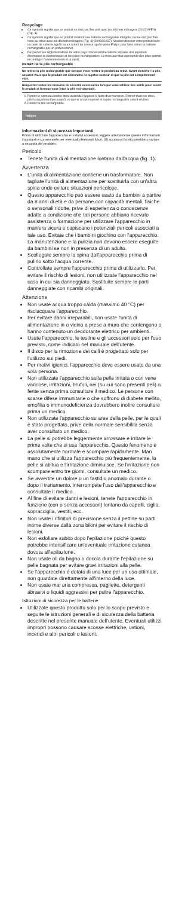Recyclage
Ce symbole signifie que ce produit ne doit pas être jeté avec les déchets ménagers (2012/19/EU) (Fig. 3).
Ce symbole signifie que ce produit contient une batterie rechargeable intégrée, qui ne doit pas être mise au rebut avec les déchets ménagers (Fig. 4) (2006/66/CE). Veuillez déposer votre produit dans un point de collecte agréé ou un centre de service après-vente Philips pour faire retirer la batterie rechargeable par un professionnel.
Respectez les réglementations de votre pays concernant la collecte séparée des appareils électriques et électroniques et des piles rechargeables. La mise au rebut appropriée des piles permet de protéger l'environnement et la santé.
Retrait de la pile rechargeable
Ne retirez la pile rechargeable que lorsque vous mettez le produit au rebut. Avant d'enlever la pile, assurez-vous que le produit est débranché de la prise secteur et que la pile est complètement vide.
Respectez toutes les mesures de sécurité nécessaires lorsque vous utilisez des outils pour ouvrir le produit et lorsque vous jetez la pile rechargeable.
1. Retirez le panneau arrière et/ou avant de l'appareil à l'aide d'un tournevis. Retirez toute vis et/ou pièce supplémentaire jusqu'à ce que le circuit imprimé et la pile rechargeable soient visibles.
2. Retirez la pile rechargeable.
Italiano
Informazioni di sicurezza importanti
Prima di utilizzare l'apparecchio e i relativi accessori, leggete attentamente queste informazioni importanti e conservatele per eventuali riferimenti futuri. Gli accessori forniti potrebbero variare a seconda del prodotto.
Pericolo
Tenete l'unità di alimentazione lontano dall'acqua (fig. 1).
Avvertenza
L'unità di alimentazione contiene un trasformatore. Non tagliate l'unità di alimentazione per sostituirla con un'altra spina onde evitare situazioni pericolose.
Questo apparecchio può essere usato da bambini a partire da 8 anni di età e da persone con capacità mentali, fisiche o sensoriali ridotte, prive di esperienza o conoscenze adatte a condizione che tali persone abbiano ricevuto assistenza o formazione per utilizzare l'apparecchio in maniera sicura e capiscano i potenziali pericoli associati a tale uso. Evitate che i bambini giochino con l'apparecchio. La manutenzione e la pulizia non devono essere eseguite da bambini se non in presenza di un adulto.
Scollegate sempre la spina dall'apparecchio prima di pulirlo sotto l'acqua corrente.
Controllate sempre l'apparecchio prima di utilizzarlo. Per evitare il rischio di lesioni, non utilizzate l'apparecchio nel caso in cui sia danneggiato. Sostituite sempre le parti danneggiate con ricambi originali.
Attenzione
Non usate acqua troppo calda (massimo 40 °C) per risciacquare l'apparecchio.
Per evitare danni irreparabili, non usate l'unità di alimentazione in o vicino a prese a muro che contengono o hanno contenuto un deodorante elettrico per ambienti.
Usate l'apparecchio, le testine e gli accessori solo per l'uso previsto, come indicato nel manuale dell'utente.
Il disco per la rimozione dei calli è progettato solo per l'utilizzo sui piedi.
Per motivi igienici, l'apparecchio deve essere usato da una sola persona.
Non utilizzate l'apparecchio sulla pelle irritata o con vene varicose, irritazioni, brufoli, nei (su cui sono presenti peli) o ferite senza prima consultare il medico. Le persone con scarse difese immunitarie o che soffrono di diabete mellito, emofilia o immunodeficienza dovrebbero inoltre consultare prima un medico.
Non utilizzate l'apparecchio su aree della pelle, per le quali è stato progettato, prive della normale sensibilità senza aver consultato un medico.
La pelle si potrebbe leggermente arrossare e irritare le prime volte che si usa l'apparecchio. Questo fenomeno è assolutamente normale e scompare rapidamente. Man mano che si utilizza l'apparecchio più frequentemente, la pelle si abitua e l'irritazione diminuisce. Se l'irritazione non scompare entro tre giorni, consultate un medico.
Se avvertite un dolore o un fastidio anomalo durante o dopo il trattamento, interrompete l'uso dell'apparecchio e consultate il medico.
Al fine di evitare danni e lesioni, tenete l'apparecchio in funzione (con o senza accessori) lontano da capelli, ciglia, sopracciglia, vestiti, ecc.
Non usate i rifinitori di precisione senza il pettine su parti intime diverse dalla zona bikini per evitare il rischio di lesioni.
Non esfoliare subito dopo l'epilazione poiché questo potrebbe intensificare un'eventuale irritazione cutanea dovuta all'epilazione.
Non usate oli da bagno o doccia durante l'epilazione su pelle bagnata per evitare gravi irritazioni alla pelle.
Se l'apparecchio è dotato di una luce per un uso ottimale, non guardate direttamente all'interno della luce.
Non usate mai aria compressa, pagliette, detergenti abrasivi o liquidi aggressivi per pulire l'apparecchio.
Istruzioni di sicurezza per le batterie
Utilizzate questo prodotto solo per lo scopo previsto e seguite le istruzioni generali e di sicurezza della batteria descritte nel presente manuale dell'utente. Eventuali utilizzi impropri possono causare scosse elettriche, ustioni, incendi e altri pericoli o lesioni.